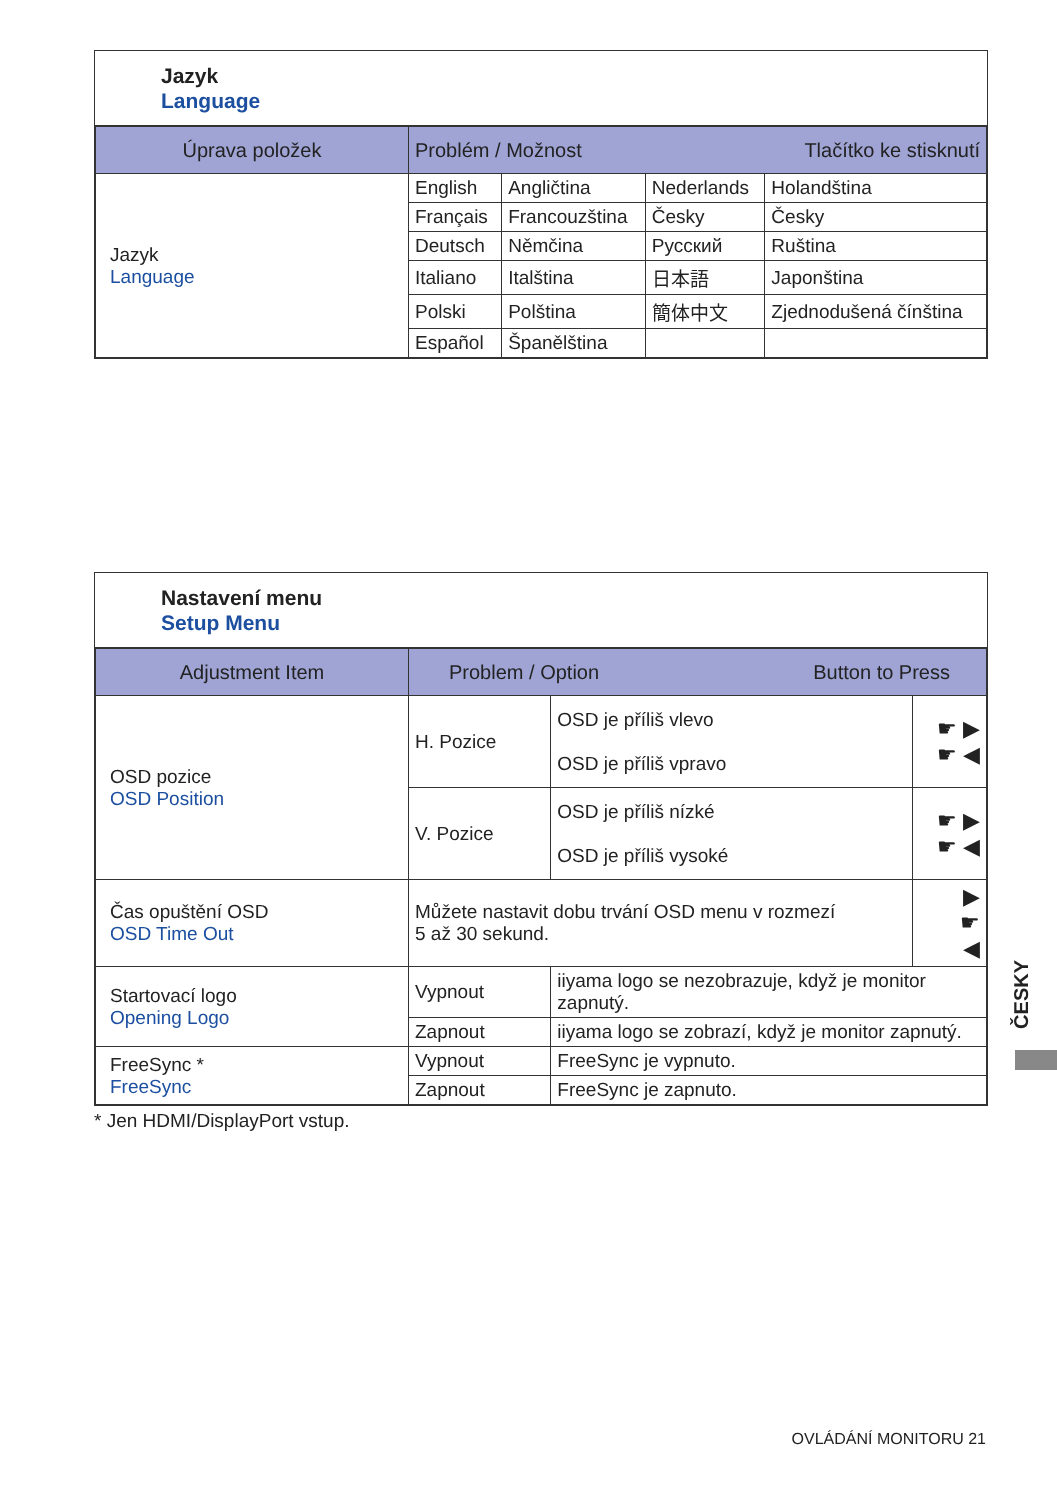Jazyk
Language
| Úprava položek | Problém / Možnost Tlačítko ke stisknutí | | | |
| --- | --- | --- | --- | --- |
| Jazyk Language | English | Angličtina | Nederlands | Holandština |
| | Français | Francouzština | Česky | Česky |
| | Deutsch | Němčina | Русский | Ruština |
| | Italiano | Italština | 日本語 | Japonština |
| | Polski | Polština | 簡体中文 | Zjednodušená čínština |
| | Español | Španělština | | |
Nastavení menu
Setup Menu
| Adjustment Item | Problem / Option Button to Press | | |
| --- | --- | --- | --- |
| OSD pozice OSD Position | H. Pozice | OSD je příliš vlevo OSD je příliš vpravo | ☛ ▶ ☛ ◀ |
| | V. Pozice | OSD je příliš nízké OSD je příliš vysoké | ☛ ▶ ☛ ◀ |
| Čas opuštění OSD OSD Time Out | Můžete nastavit dobu trvání OSD menu v rozmezí 5 až 30 sekund. | | ▶ ☛ ◀ |
| Startovací logo Opening Logo | Vypnout | iiyama logo se nezobrazuje, když je monitor zapnutý. | |
| | Zapnout | iiyama logo se zobrazí, když je monitor zapnutý. | |
| FreeSync * FreeSync | Vypnout | FreeSync je vypnuto. | |
| | Zapnout | FreeSync je zapnuto. | |
* Jen HDMI/DisplayPort vstup.
ČESKY
OVLÁDÁNÍ MONITORU 21